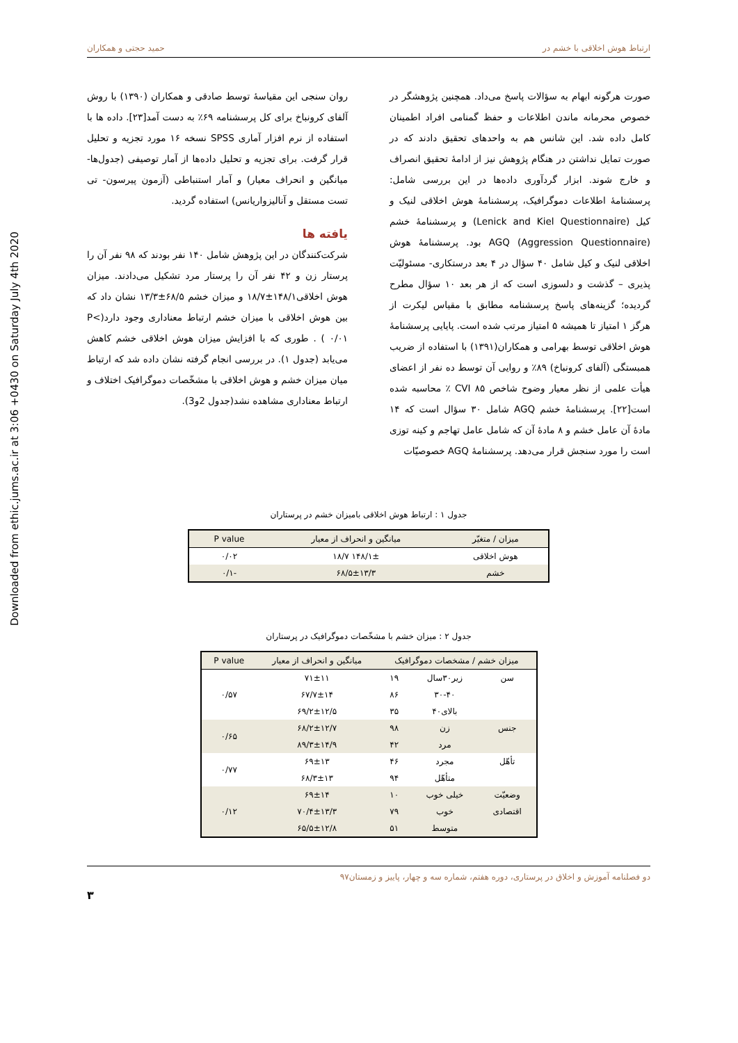Downloaded from ethic.jums.ac.ir at 3:06 +0430 on Saturday July 4th 2020
ارتباط هوش اخلاقی با خشم در حمید حجتی و همکاران
صورت هرگونه ابهام به سؤالات پاسخ می‌داد. همچنین پژوهشگر در خصوص محرمانه ماندن اطلاعات و حفظ گمنامی افراد اطمینان کامل داده شد. این شانس هم به واحدهای تحقیق دادند که در صورت تمایل نداشتن در هنگام پژوهش نیز از ادامهٔ تحقیق انصراف و خارج شوند. ابزار گردآوری داده‌ها در این بررسی شامل: پرسشنامهٔ اطلاعات دموگرافیک، پرسشنامهٔ هوش اخلاقی لنیک و کیل (Lenick and Kiel Questionnaire) و پرسشنامهٔ خشم AGQ (Aggression Questionnaire) بود. پرسشنامهٔ هوش اخلاقی لنیک و کیل شامل ۴۰ سؤال در ۴ بعد درستکاری- مسئولیّت پذیری – گذشت و دلسوزی است که از هر بعد ۱۰ سؤال مطرح گردیده؛ گزینه‌های پاسخ پرسشنامه مطابق با مقیاس لیکرت از هرگز ۱ امتیاز تا همیشه ۵ امتیاز مرتب شده است. پایایی پرسشنامهٔ هوش اخلاقی توسط بهرامی و همکاران(۱۳۹۱) با استفاده از ضریب همبستگی (آلفای کرونباخ) ۸۹٪ و روایی آن توسط ده نفر از اعضای هیأت علمی از نظر معیار وضوح شاخص CVI ۸۵ ٪ محاسبه شده است[۲۲]. پرسشنامهٔ خشم AGQ شامل ۳۰ سؤال است که ۱۴ مادهٔ آن عامل خشم و ۸ مادهٔ آن که شامل عامل تهاجم و کینه توزی است را مورد سنجش قرار می‌دهد. پرسشنامهٔ AGQ خصوصیّات
روان سنجی این مقیاسهٔ توسط صادقی و همکاران (۱۳۹۰) با روش آلفای کرونباخ برای کل پرسشنامه ۶۹٪ به دست آمد[۲۳]. داده ها با استفاده از نرم افزار آماری SPSS نسخه ۱۶ مورد تجزیه و تحلیل قرار گرفت. برای تجزیه و تحلیل داده‌ها از آمار توصیفی (جدول‌ها-میانگین و انحراف معیار) و آمار استنباطی (آزمون پیرسون- تی تست مستقل و آنالیزواریانس) استفاده گردید.
یافته ها
شرکت‌کنندگان در این پژوهش شامل ۱۴۰ نفر بودند که ۹۸ نفر آن را پرستار زن و ۴۲ نفر آن را پرستار مرد تشکیل می‌دادند. میزان هوش اخلاقی۱۴۸/۱±۱۸/۷ و میزان خشم ۶۸/۵±۱۳/۳ نشان داد که بین هوش اخلاقی با میزان خشم ارتباط معناداری وجود دارد(P< ۰/۰۱ ) . طوری که با افزایش میزان هوش اخلاقی خشم کاهش می‌یابد (جدول ۱). در بررسی انجام گرفته نشان داده شد که ارتباط میان میزان خشم و هوش اخلاقی با مشخّصات دموگرافیک اختلاف و ارتباط معناداری مشاهده نشد(جدول 2و3).
جدول ۱ : ارتباط هوش اخلاقی بامیزان خشم در پرستاران
| میزان / متغیّر | میانگین و انحراف از معیار | P value |
| --- | --- | --- |
| هوش اخلاقی | ۱۴۸/۱± ۱۸/۷ | ۰/۰۲ |
| خشم | ۶۸/۵±۱۳/۳ | -۰/۱ |
جدول ۲ : میزان خشم با مشخّصات دموگرافیک در پرستاران
| میزان خشم / مشخصات دموگرافیک | | | میانگین و انحراف از معیار | P value |
| --- | --- | --- | --- | --- |
| سن | زیر۳۰سال | ۱۹ | ۷۱±۱۱ | ۰/۵۷ |
| | ۳۰-۴۰ | ۸۶ | ۶۷/۷±۱۴ | |
| | بالای۴۰ | ۳۵ | ۶۹/۲±۱۲/۵ | |
| جنس | زن | ۹۸ | ۶۸/۲±۱۲/۷ | ۰/۶۵ |
| | مرد | ۴۲ | ۸۹/۳±۱۴/۹ | |
| تأهّل | مجرد | ۴۶ | ۶۹±۱۳ | ۰/۷۷ |
| | متأهّل | ۹۴ | ۶۸/۳±۱۳ | |
| وضعیّت | خیلی خوب | ۱۰ | ۶۹±۱۴ | ۰/۱۲ |
| اقتصادی | خوب | ۷۹ | ۷۰/۴±۱۳/۳ | |
| | متوسط | ۵۱ | ۶۵/۵±۱۲/۸ | |
دو فصلنامه آموزش و اخلاق در پرستاری، دوره هفتم، شماره سه و چهار، پاییز و زمستان۹۷
۳